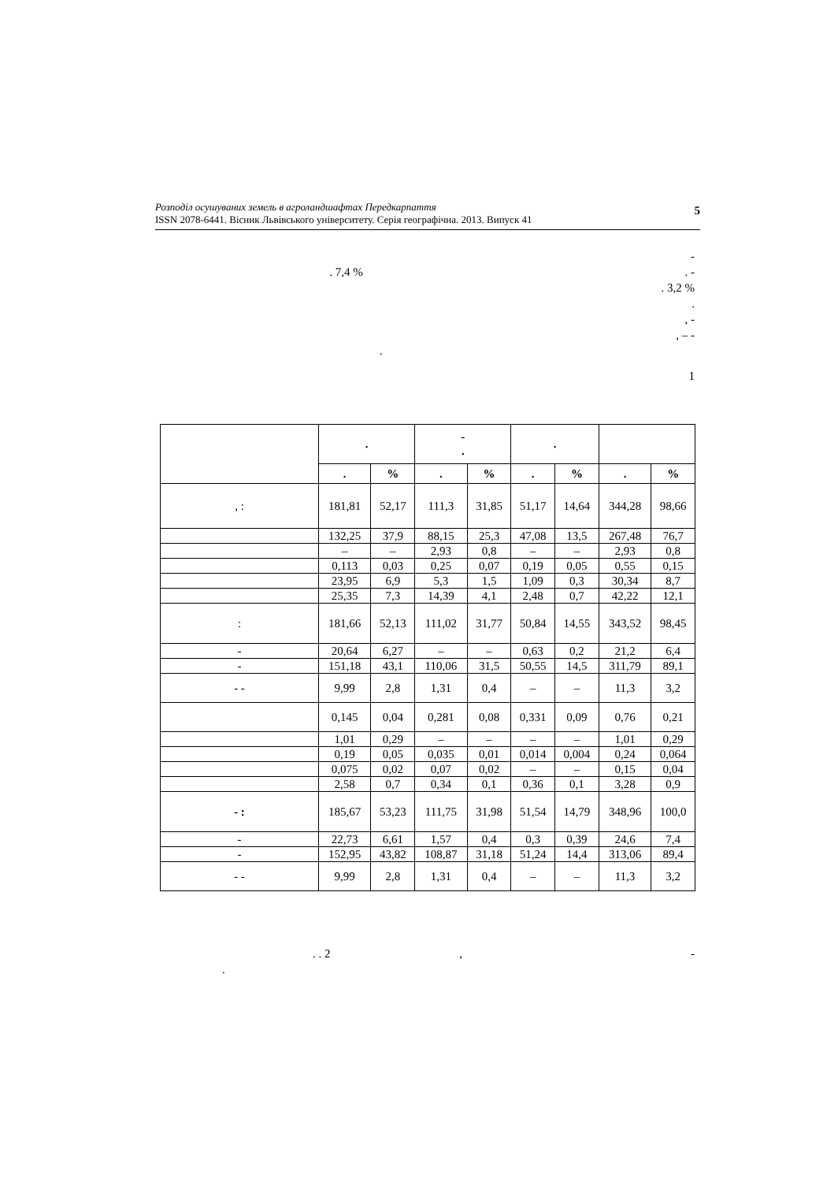Розподіл осушуваних земель в агроландшафтах Передкарпаття
ISSN 2078-6441. Вісник Львівського університету. Серія географічна. 2013. Випуск 41
5
-
. 7,4 % . -
. 3,2 %
.
, -
, – -
.
1
| | . | | - . | | . | | | |
| --- | --- | --- | --- | --- | --- | --- | --- | --- |
| | . | % | . | % | . | % | . | % |
| , : | 181,81 | 52,17 | 111,3 | 31,85 | 51,17 | 14,64 | 344,28 | 98,66 |
| | 132,25 | 37,9 | 88,15 | 25,3 | 47,08 | 13,5 | 267,48 | 76,7 |
| | – | – | 2,93 | 0,8 | – | – | 2,93 | 0,8 |
| | 0,113 | 0,03 | 0,25 | 0,07 | 0,19 | 0,05 | 0,55 | 0,15 |
| | 23,95 | 6,9 | 5,3 | 1,5 | 1,09 | 0,3 | 30,34 | 8,7 |
| | 25,35 | 7,3 | 14,39 | 4,1 | 2,48 | 0,7 | 42,22 | 12,1 |
| : | 181,66 | 52,13 | 111,02 | 31,77 | 50,84 | 14,55 | 343,52 | 98,45 |
| - | 20,64 | 6,27 | – | – | 0,63 | 0,2 | 21,2 | 6,4 |
| - | 151,18 | 43,1 | 110,06 | 31,5 | 50,55 | 14,5 | 311,79 | 89,1 |
| - - | 9,99 | 2,8 | 1,31 | 0,4 | – | – | 11,3 | 3,2 |
| | 0,145 | 0,04 | 0,281 | 0,08 | 0,331 | 0,09 | 0,76 | 0,21 |
| | 1,01 | 0,29 | – | – | – | – | 1,01 | 0,29 |
| | 0,19 | 0,05 | 0,035 | 0,01 | 0,014 | 0,004 | 0,24 | 0,064 |
| | 0,075 | 0,02 | 0,07 | 0,02 | – | – | 0,15 | 0,04 |
| | 2,58 | 0,7 | 0,34 | 0,1 | 0,36 | 0,1 | 3,28 | 0,9 |
| - : | 185,67 | 53,23 | 111,75 | 31,98 | 51,54 | 14,79 | 348,96 | 100,0 |
| - | 22,73 | 6,61 | 1,57 | 0,4 | 0,3 | 0,39 | 24,6 | 7,4 |
| - | 152,95 | 43,82 | 108,87 | 31,18 | 51,24 | 14,4 | 313,06 | 89,4 |
| - - | 9,99 | 2,8 | 1,31 | 0,4 | – | – | 11,3 | 3,2 |
. . 2 , -
.